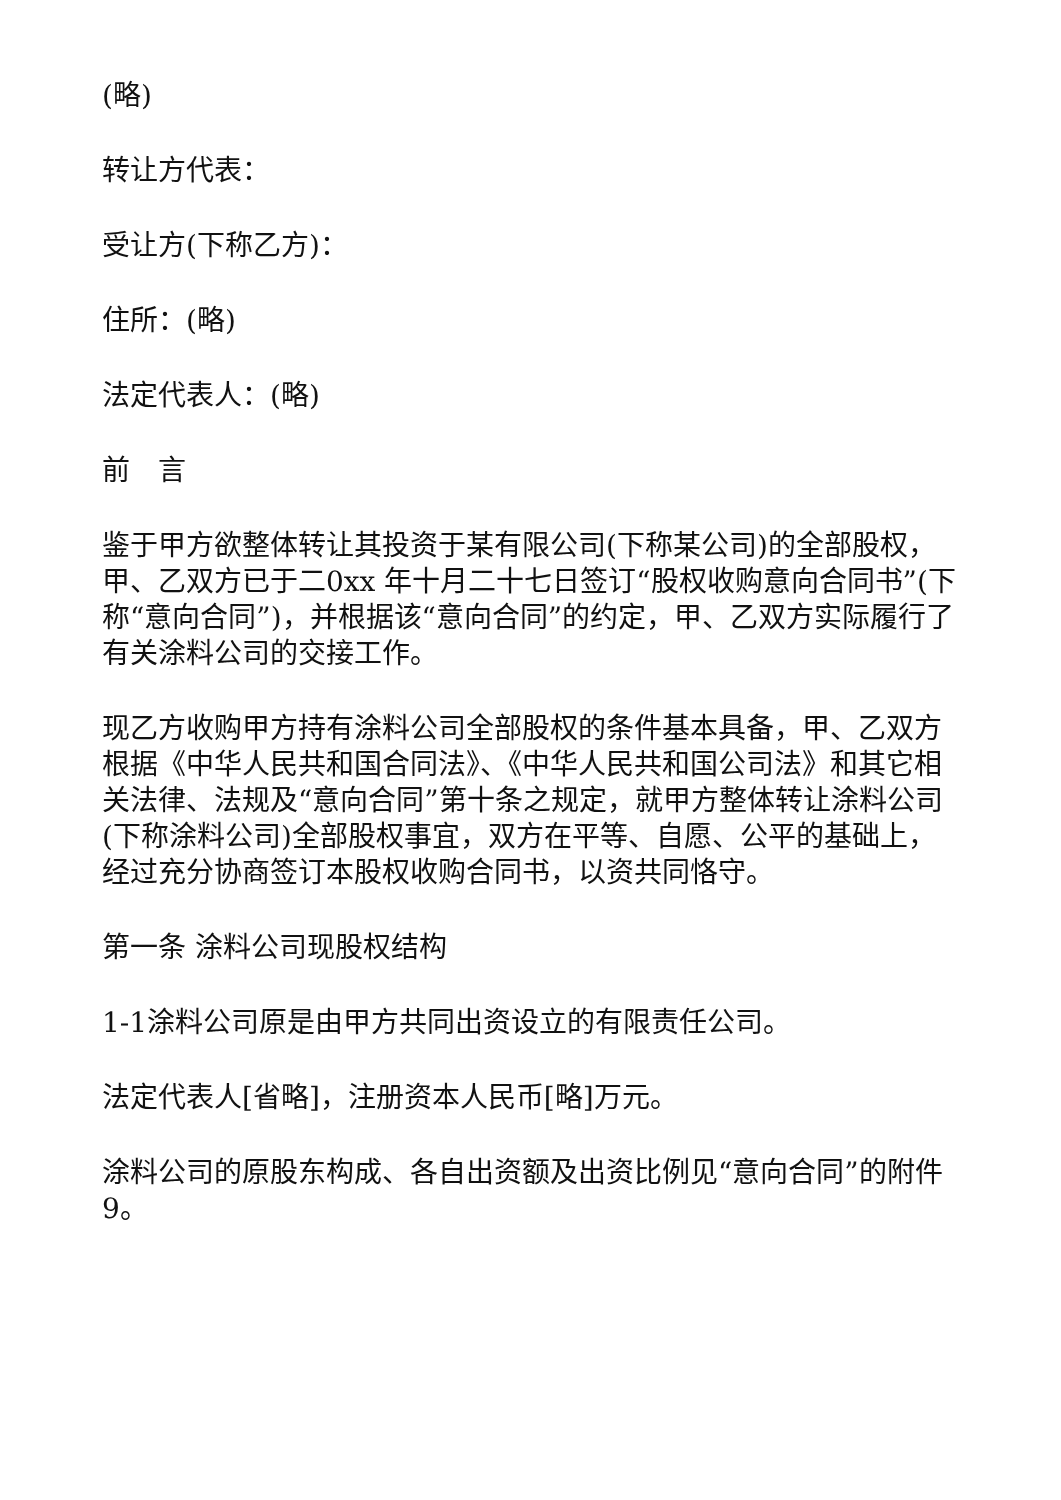(略)
转让方代表：
受让方(下称乙方)：
住所：(略)
法定代表人：(略)
前　言
鉴于甲方欲整体转让其投资于某有限公司(下称某公司)的全部股权，甲、乙双方已于二0xx 年十月二十七日签订“股权收购意向合同书”(下称“意向合同”)，并根据该“意向合同”的约定，甲、乙双方实际履行了有关涂料公司的交接工作。
现乙方收购甲方持有涂料公司全部股权的条件基本具备，甲、乙双方根据《中华人民共和国合同法》、《中华人民共和国公司法》和其它相关法律、法规及“意向合同”第十条之规定，就甲方整体转让涂料公司(下称涂料公司)全部股权事宜，双方在平等、自愿、公平的基础上，经过充分协商签订本股权收购合同书，以资共同恪守。
第一条 涂料公司现股权结构
1-1涂料公司原是由甲方共同出资设立的有限责任公司。
法定代表人[省略]，注册资本人民币[略]万元。
涂料公司的原股东构成、各自出资额及出资比例见“意向合同”的附件9。